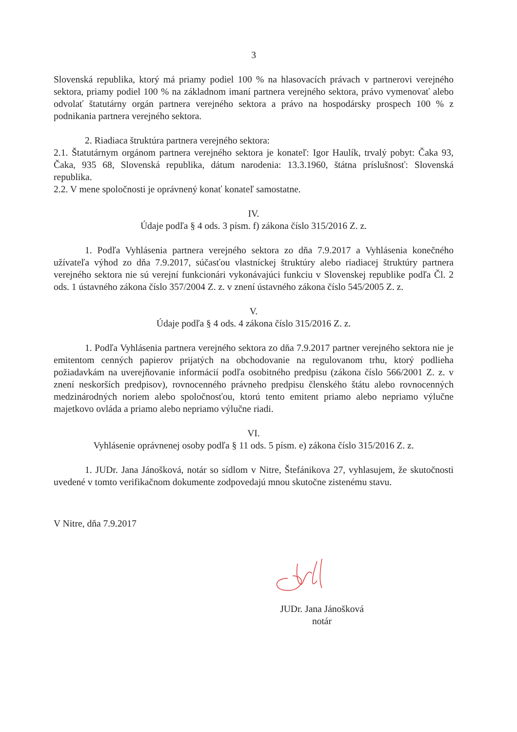3
Slovenská republika, ktorý má priamy podiel 100 % na hlasovacích právach v partnerovi verejného sektora, priamy podiel 100 % na základnom imaní partnera verejného sektora, právo vymenovať alebo odvolať štatutárny orgán partnera verejného sektora a právo na hospodársky prospech 100 % z podnikania partnera verejného sektora.
2. Riadiaca štruktúra partnera verejného sektora:
2.1. Štatutárnym orgánom partnera verejného sektora je konateľ: Igor Haulík, trvalý pobyt: Čaka 93, Čaka, 935 68, Slovenská republika, dátum narodenia: 13.3.1960, štátna príslušnosť: Slovenská republika.
2.2. V mene spoločnosti je oprávnený konať konateľ samostatne.
IV.
Údaje podľa § 4 ods. 3 písm. f) zákona číslo 315/2016 Z. z.
1. Podľa Vyhlásenia partnera verejného sektora zo dňa 7.9.2017 a Vyhlásenia konečného užívateľa výhod zo dňa 7.9.2017, súčasťou vlastníckej štruktúry alebo riadiacej štruktúry partnera verejného sektora nie sú verejní funkcionári vykonávajúci funkciu v Slovenskej republike podľa Čl. 2 ods. 1 ústavného zákona číslo 357/2004 Z. z. v znení ústavného zákona číslo 545/2005 Z. z.
V.
Údaje podľa § 4 ods. 4 zákona číslo 315/2016 Z. z.
1. Podľa Vyhlásenia partnera verejného sektora zo dňa 7.9.2017 partner verejného sektora nie je emitentom cenných papierov prijatých na obchodovanie na regulovanom trhu, ktorý podlieha požiadavkám na uverejňovanie informácií podľa osobitného predpisu (zákona číslo 566/2001 Z. z. v znení neskorších predpisov), rovnocenného právneho predpisu členského štátu alebo rovnocenných medzinárodných noriem alebo spoločnosťou, ktorú tento emitent priamo alebo nepriamo výlučne majetkovo ovláda a priamo alebo nepriamo výlučne riadi.
VI.
Vyhlásenie oprávnenej osoby podľa § 11 ods. 5 písm. e) zákona číslo 315/2016 Z. z.
1. JUDr. Jana Jánošková, notár so sídlom v Nitre, Štefánikova 27, vyhlasujem, že skutočnosti uvedené v tomto verifikačnom dokumente zodpovedajú mnou skutočne zistenému stavu.
V Nitre, dňa 7.9.2017
JUDr. Jana Jánošková
notár